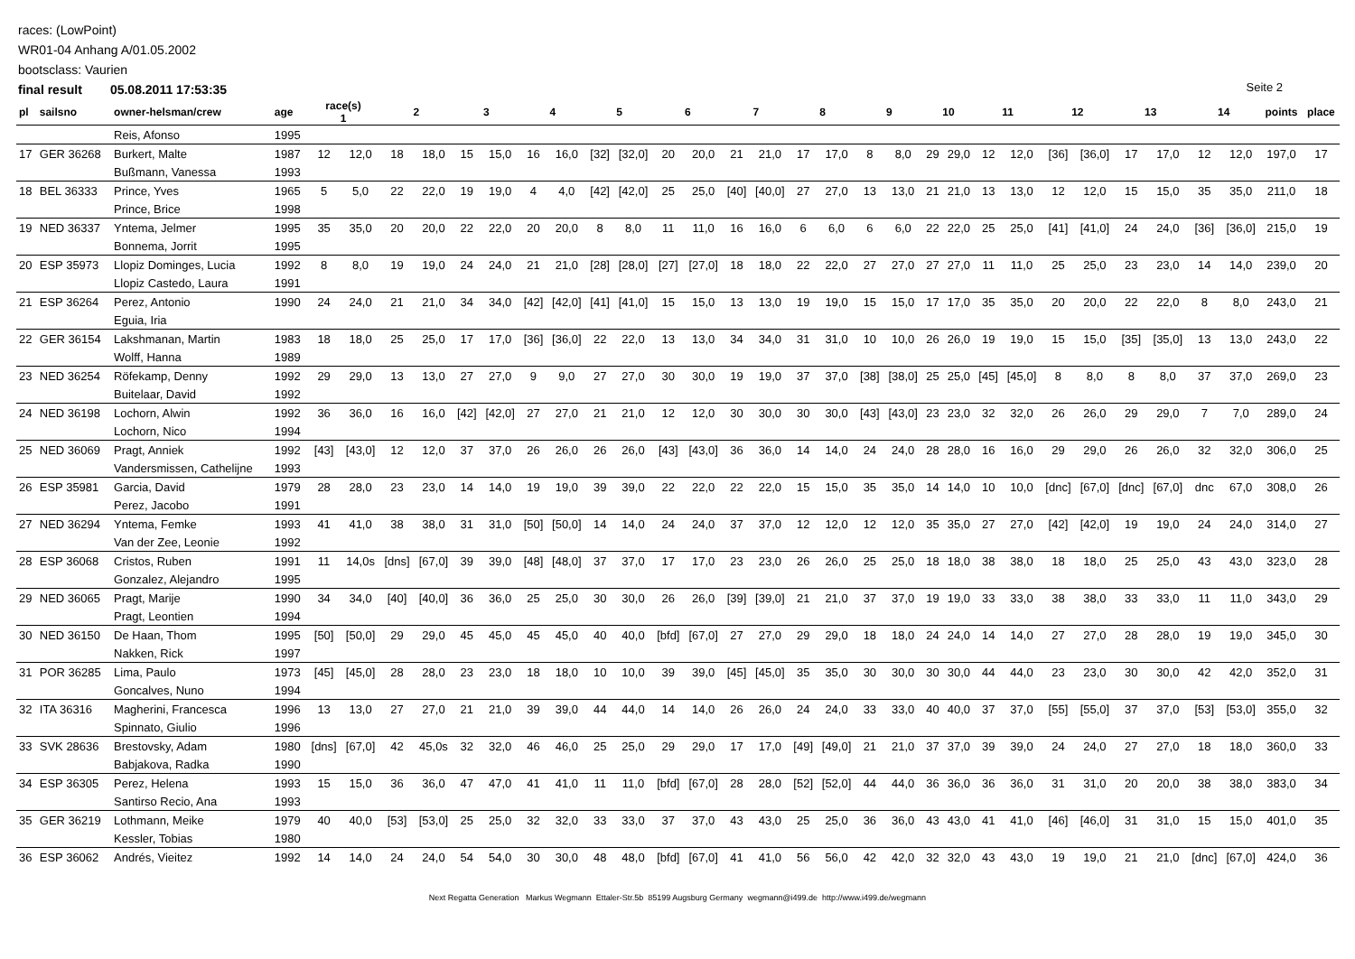races: (LowPoint)
WR01-04 Anhang A/01.05.2002
bootsclass: Vaurien
final result 05.08.2011 17:53:35
Seite 2
| pl | sailsno | owner-helsman/crew | age | race(s) 1 | | 2 | | 3 | | 4 | | 5 | | 6 | | 7 | | 8 | | 9 | | 10 | | 11 | | 12 | | 13 | | 14 | | points | place |
| --- | --- | --- | --- | --- | --- | --- | --- | --- | --- | --- | --- | --- | --- | --- | --- | --- | --- | --- | --- | --- | --- | --- | --- | --- | --- | --- | --- | --- | --- | --- | --- | --- | --- |
| | | Reis, Afonso | 1995 | | | | | | | | | | | | | | | | | | | | | | | | | | | | | | |
| 17 | GER 36268 | Burkert, Malte | 1987 | 12 | 12,0 | 18 | 18,0 | 15 | 15,0 | 16 | 16,0 | [32] | [32,0] | 20 | 20,0 | 21 | 21,0 | 17 | 17,0 | 8 | 8,0 | 29 | 29,0 | 12 | 12,0 | [36] | [36,0] | 17 | 17,0 | 12 | 12,0 | 197,0 | 17 |
| | | Bußmann, Vanessa | 1993 | | | | | | | | | | | | | | | | | | | | | | | | | | | | | | |
| 18 | BEL 36333 | Prince, Yves | 1965 | 5 | 5,0 | 22 | 22,0 | 19 | 19,0 | 4 | 4,0 | [42] | [42,0] | 25 | 25,0 | [40] | [40,0] | 27 | 27,0 | 13 | 13,0 | 21 | 21,0 | 13 | 13,0 | 12 | 12,0 | 15 | 15,0 | 35 | 35,0 | 211,0 | 18 |
| | | Prince, Brice | 1998 | | | | | | | | | | | | | | | | | | | | | | | | | | | | | | |
| 19 | NED 36337 | Yntema, Jelmer | 1995 | 35 | 35,0 | 20 | 20,0 | 22 | 22,0 | 20 | 20,0 | 8 | 8,0 | 11 | 11,0 | 16 | 16,0 | 6 | 6,0 | 6 | 6,0 | 22 | 22,0 | 25 | 25,0 | [41] | [41,0] | 24 | 24,0 | [36] | [36,0] | 215,0 | 19 |
| | | Bonnema, Jorrit | 1995 | | | | | | | | | | | | | | | | | | | | | | | | | | | | | | |
| 20 | ESP 35973 | Llopiz Dominges, Lucia | 1992 | 8 | 8,0 | 19 | 19,0 | 24 | 24,0 | 21 | 21,0 | [28] | [28,0] | [27] | [27,0] | 18 | 18,0 | 22 | 22,0 | 27 | 27,0 | 27 | 27,0 | 11 | 11,0 | 25 | 25,0 | 23 | 23,0 | 14 | 14,0 | 239,0 | 20 |
| | | Llopiz Castedo, Laura | 1991 | | | | | | | | | | | | | | | | | | | | | | | | | | | | | | |
| 21 | ESP 36264 | Perez, Antonio | 1990 | 24 | 24,0 | 21 | 21,0 | 34 | 34,0 | [42] | [42,0] | [41] | [41,0] | 15 | 15,0 | 13 | 13,0 | 19 | 19,0 | 15 | 15,0 | 17 | 17,0 | 35 | 35,0 | 20 | 20,0 | 22 | 22,0 | 8 | 8,0 | 243,0 | 21 |
| | | Eguia, Iria | | | | | | | | | | | | | | | | | | | | | | | | | | | | | | | |
| 22 | GER 36154 | Lakshmanan, Martin | 1983 | 18 | 18,0 | 25 | 25,0 | 17 | 17,0 | [36] | [36,0] | 22 | 22,0 | 13 | 13,0 | 34 | 34,0 | 31 | 31,0 | 10 | 10,0 | 26 | 26,0 | 19 | 19,0 | 15 | 15,0 | [35] | [35,0] | 13 | 13,0 | 243,0 | 22 |
| | | Wolff, Hanna | 1989 | | | | | | | | | | | | | | | | | | | | | | | | | | | | | | |
| 23 | NED 36254 | Röfekamp, Denny | 1992 | 29 | 29,0 | 13 | 13,0 | 27 | 27,0 | 9 | 9,0 | 27 | 27,0 | 30 | 30,0 | 19 | 19,0 | 37 | 37,0 | [38] | [38,0] | 25 | 25,0 | [45] | [45,0] | 8 | 8,0 | 8 | 8,0 | 37 | 37,0 | 269,0 | 23 |
| | | Buitelaar, David | 1992 | | | | | | | | | | | | | | | | | | | | | | | | | | | | | | |
| 24 | NED 36198 | Lochorn, Alwin | 1992 | 36 | 36,0 | 16 | 16,0 | [42] | [42,0] | 27 | 27,0 | 21 | 21,0 | 12 | 12,0 | 30 | 30,0 | 30 | 30,0 | [43] | [43,0] | 23 | 23,0 | 32 | 32,0 | 26 | 26,0 | 29 | 29,0 | 7 | 7,0 | 289,0 | 24 |
| | | Lochorn, Nico | 1994 | | | | | | | | | | | | | | | | | | | | | | | | | | | | | | |
| 25 | NED 36069 | Pragt, Anniek | 1992 | [43] | [43,0] | 12 | 12,0 | 37 | 37,0 | 26 | 26,0 | 26 | 26,0 | [43] | [43,0] | 36 | 36,0 | 14 | 14,0 | 24 | 24,0 | 28 | 28,0 | 16 | 16,0 | 29 | 29,0 | 26 | 26,0 | 32 | 32,0 | 306,0 | 25 |
| | | Vandersmissen, Cathelijne | 1993 | | | | | | | | | | | | | | | | | | | | | | | | | | | | | | |
| 26 | ESP 35981 | Garcia, David | 1979 | 28 | 28,0 | 23 | 23,0 | 14 | 14,0 | 19 | 19,0 | 39 | 39,0 | 22 | 22,0 | 22 | 22,0 | 15 | 15,0 | 35 | 35,0 | 14 | 14,0 | 10 | 10,0 | [dnc] | [67,0] | [dnc] | [67,0] | dnc | 67,0 | 308,0 | 26 |
| | | Perez, Jacobo | 1991 | | | | | | | | | | | | | | | | | | | | | | | | | | | | | | |
| 27 | NED 36294 | Yntema, Femke | 1993 | 41 | 41,0 | 38 | 38,0 | 31 | 31,0 | [50] | [50,0] | 14 | 14,0 | 24 | 24,0 | 37 | 37,0 | 12 | 12,0 | 12 | 12,0 | 35 | 35,0 | 27 | 27,0 | [42] | [42,0] | 19 | 19,0 | 24 | 24,0 | 314,0 | 27 |
| | | Van der Zee, Leonie | 1992 | | | | | | | | | | | | | | | | | | | | | | | | | | | | | | |
| 28 | ESP 36068 | Cristos, Ruben | 1991 | 11 | 14,0s | [dns] | [67,0] | 39 | 39,0 | [48] | [48,0] | 37 | 37,0 | 17 | 17,0 | 23 | 23,0 | 26 | 26,0 | 25 | 25,0 | 18 | 18,0 | 38 | 38,0 | 18 | 18,0 | 25 | 25,0 | 43 | 43,0 | 323,0 | 28 |
| | | Gonzalez, Alejandro | 1995 | | | | | | | | | | | | | | | | | | | | | | | | | | | | | | |
| 29 | NED 36065 | Pragt, Marije | 1990 | 34 | 34,0 | [40] | [40,0] | 36 | 36,0 | 25 | 25,0 | 30 | 30,0 | 26 | 26,0 | [39] | [39,0] | 21 | 21,0 | 37 | 37,0 | 19 | 19,0 | 33 | 33,0 | 38 | 38,0 | 33 | 33,0 | 11 | 11,0 | 343,0 | 29 |
| | | Pragt, Leontien | 1994 | | | | | | | | | | | | | | | | | | | | | | | | | | | | | | |
| 30 | NED 36150 | De Haan, Thom | 1995 | [50] | [50,0] | 29 | 29,0 | 45 | 45,0 | 45 | 45,0 | 40 | 40,0 | [bfd] | [67,0] | 27 | 27,0 | 29 | 29,0 | 18 | 18,0 | 24 | 24,0 | 14 | 14,0 | 27 | 27,0 | 28 | 28,0 | 19 | 19,0 | 345,0 | 30 |
| | | Nakken, Rick | 1997 | | | | | | | | | | | | | | | | | | | | | | | | | | | | | | |
| 31 | POR 36285 | Lima, Paulo | 1973 | [45] | [45,0] | 28 | 28,0 | 23 | 23,0 | 18 | 18,0 | 10 | 10,0 | 39 | 39,0 | [45] | [45,0] | 35 | 35,0 | 30 | 30,0 | 30 | 30,0 | 44 | 44,0 | 23 | 23,0 | 30 | 30,0 | 42 | 42,0 | 352,0 | 31 |
| | | Goncalves, Nuno | 1994 | | | | | | | | | | | | | | | | | | | | | | | | | | | | | | |
| 32 | ITA 36316 | Magherini, Francesca | 1996 | 13 | 13,0 | 27 | 27,0 | 21 | 21,0 | 39 | 39,0 | 44 | 44,0 | 14 | 14,0 | 26 | 26,0 | 24 | 24,0 | 33 | 33,0 | 40 | 40,0 | 37 | 37,0 | [55] | [55,0] | 37 | 37,0 | [53] | [53,0] | 355,0 | 32 |
| | | Spinnato, Giulio | 1996 | | | | | | | | | | | | | | | | | | | | | | | | | | | | | | |
| 33 | SVK 28636 | Brestovsky, Adam | 1980 | [dns] | [67,0] | 42 | 45,0s | 32 | 32,0 | 46 | 46,0 | 25 | 25,0 | 29 | 29,0 | 17 | 17,0 | [49] | [49,0] | 21 | 21,0 | 37 | 37,0 | 39 | 39,0 | 24 | 24,0 | 27 | 27,0 | 18 | 18,0 | 360,0 | 33 |
| | | Babjakova, Radka | 1990 | | | | | | | | | | | | | | | | | | | | | | | | | | | | | | |
| 34 | ESP 36305 | Perez, Helena | 1993 | 15 | 15,0 | 36 | 36,0 | 47 | 47,0 | 41 | 41,0 | 11 | 11,0 | [bfd] | [67,0] | 28 | 28,0 | [52] | [52,0] | 44 | 44,0 | 36 | 36,0 | 36 | 36,0 | 31 | 31,0 | 20 | 20,0 | 38 | 38,0 | 383,0 | 34 |
| | | Santirso Recio, Ana | 1993 | | | | | | | | | | | | | | | | | | | | | | | | | | | | | | |
| 35 | GER 36219 | Lothmann, Meike | 1979 | 40 | 40,0 | [53] | [53,0] | 25 | 25,0 | 32 | 32,0 | 33 | 33,0 | 37 | 37,0 | 43 | 43,0 | 25 | 25,0 | 36 | 36,0 | 43 | 43,0 | 41 | 41,0 | [46] | [46,0] | 31 | 31,0 | 15 | 15,0 | 401,0 | 35 |
| | | Kessler, Tobias | 1980 | | | | | | | | | | | | | | | | | | | | | | | | | | | | | | |
| 36 | ESP 36062 | Andrés, Vieitez | 1992 | 14 | 14,0 | 24 | 24,0 | 54 | 54,0 | 30 | 30,0 | 48 | 48,0 | [bfd] | [67,0] | 41 | 41,0 | 56 | 56,0 | 42 | 42,0 | 32 | 32,0 | 43 | 43,0 | 19 | 19,0 | 21 | 21,0 | [dnc] | [67,0] | 424,0 | 36 |
Next Regatta Generation Markus Wegmann Ettaler-Str.5b 85199 Augsburg Germany wegmann@i499.de http://www.i499.de/wegmann